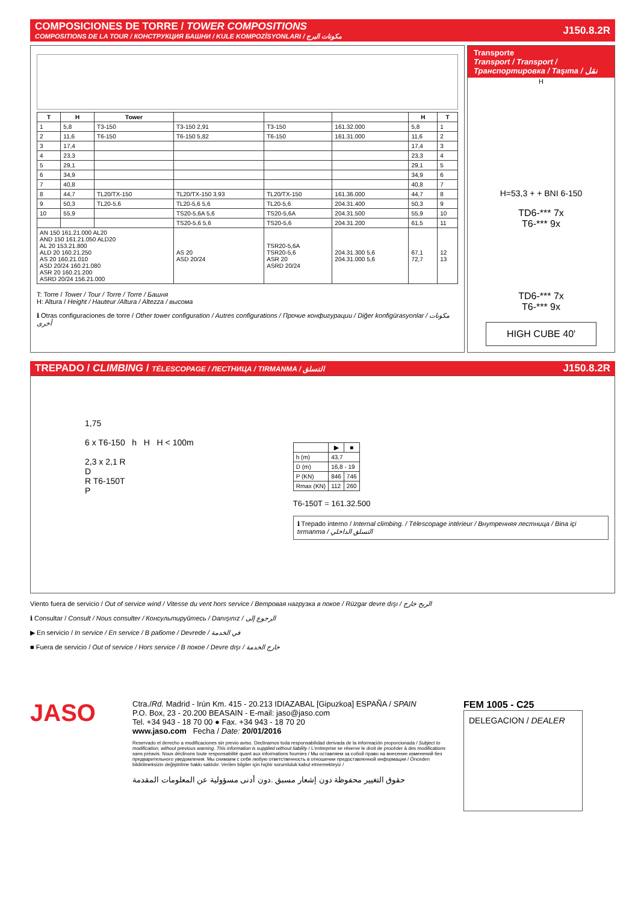COMPOSICIONES DE TORRE / TOWER COMPOSITIONS
COMPOSITIONS DE LA TOUR / КОНСТРУКЦИЯ БАШНИ / KULE KOMPOZİSYONLARI / مكونات البرج
J150.8.2R
| T | H | Tower | | | | H | T |
| --- | --- | --- | --- | --- | --- | --- | --- |
| 1 | 5,8 | T3-150 | T3-150 2,91 | T3-150 | 161.32.000 | 5,8 | 1 |
| 2 | 11,6 | T6-150 | T6-150 5,82 | T6-150 | 161.31.000 | 11,6 | 2 |
| 3 | 17,4 | | | | | 17,4 | 3 |
| 4 | 23,3 | | | | | 23,3 | 4 |
| 5 | 29,1 | | | | | 29,1 | 5 |
| 6 | 34,9 | | | | | 34,9 | 6 |
| 7 | 40,8 | | | | | 40,8 | 7 |
| 8 | 44,7 | TL20/TX-150 | TL20/TX-150 3,93 | TL20/TX-150 | 161.36.000 | 44,7 | 8 |
| 9 | 50,3 | TL20-5,6 | TL20-5,6 5,6 | TL20-5,6 | 204.31.400 | 50,3 | 9 |
| 10 | 55,9 | | TS20-5,6A 5,6 | TS20-5,6A | 204.31.500 | 55,9 | 10 |
| | | | TS20-5,6 5,6 | TS20-5,6 | 204.31.200 | 61,5 | 11 |
| AN 150 161.21.000 AL20 AND 150 161.21.050 ALD20 AL 20 153.21.800 ALD 20 160.21.250 AS 20 160.21.010 ASD 20/24 160.21.080 ASR 20 160.21.200 ASRD 20/24 156.21.000 | | | AS 20 ASD 20/24 | TSR20-5,6A TSR20-5,6 ASR 20 ASRD 20/24 | 204.31.300 5,6 204.31.000 5,6 | 67,1 72,7 | 12 13 |
T: Torre / Tower / Tour / Torre / Torre / Башня
H: Altura / Height / Hauteur /Altura / Altezza / высома
ℹ Otras configuraciones de torre / Other tower configuration / Autres configurations / Прочие конфигурации / Diğer konfigürasyonlar / مكونات أخرى
Transporte
Transport / Transport / Транспортировка / Taşıma / نقل
H
H=53,3 + + BNI 6-150
TD6-*** 7x
T6-*** 9x
TD6-*** 7x
T6-*** 9x
HIGH CUBE 40'
TREPADO / CLIMBING / TÉLESCOPAGE / ЛЕСТНИЦА / TIRMANMA / التسلق J150.8.2R
1,75
6 x T6-150 h H H < 100m
2,3 x 2,1 R
D
R T6-150T
P
| | ▶ | ■ |
| h (m) | 43,7 | |
| D (m) | 16,8 - 19 | |
| P (KN) | 846 | 746 |
| Rmax (KN) | 112 | 260 |
T6-150T = 161.32.500
ℹ Trepado interno / Internal climbing. / Télescopage intérieur / Внутренняя лестница / Bina içi tırmanma / التسلق الداخلي
Viento fuera de servicio / Out of service wind / Vitesse du vent hors service / Ветровая нагрузка в покое / Rüzgar devre dışı / الريح خارج
ℹ Consultar / Consult / Nous consulter / Консультируйтесь / Danışınız / الرجوع إلى
▶ En servicio / In service / En service / В работе / Devrede / في الخدمة
■ Fuera de servicio / Out of service / Hors service / В покое / Devre dışı / خارج الخدمة
JASO
Ctra./Rd. Madrid - Irún Km. 415 - 20.213 IDIAZABAL [Gipuzkoa] ESPAÑA / SPAIN
P.O. Box, 23 - 20.200 BEASAIN - E-mail: jaso@jaso.com
Tel. +34 943 - 18 70 00 ● Fax. +34 943 - 18 70 20
www.jaso.com Fecha / Date: 20/01/2016
Reservado el derecho a modificaciones sin previo aviso. Declinamos toda responsabilidad derivada de la información proporcionada / Subject to modification, without previous warning. This information is supplied without liability / L'entreprise se réserve le droit de procéder à des modifications sans préavis. Nous déclinons toute responsabilité quant aux informations fournies / Мы оставляем за собой право на внесение изменений без предварительного уведомления. Мы снимаем с себя любую ответственность в отношении предоставленной информации / Önceden bildirilmeksizin değiştirilme hakkı saklıdır. Verilen bilgiler için hiçbir sorumluluk kabul etmemekteyiz /
حقوق التغيير محفوظة دون إشعار مسبق .دون أدنى مسؤولية عن المعلومات المقدمة
FEM 1005 - C25
DELEGACION / DEALER